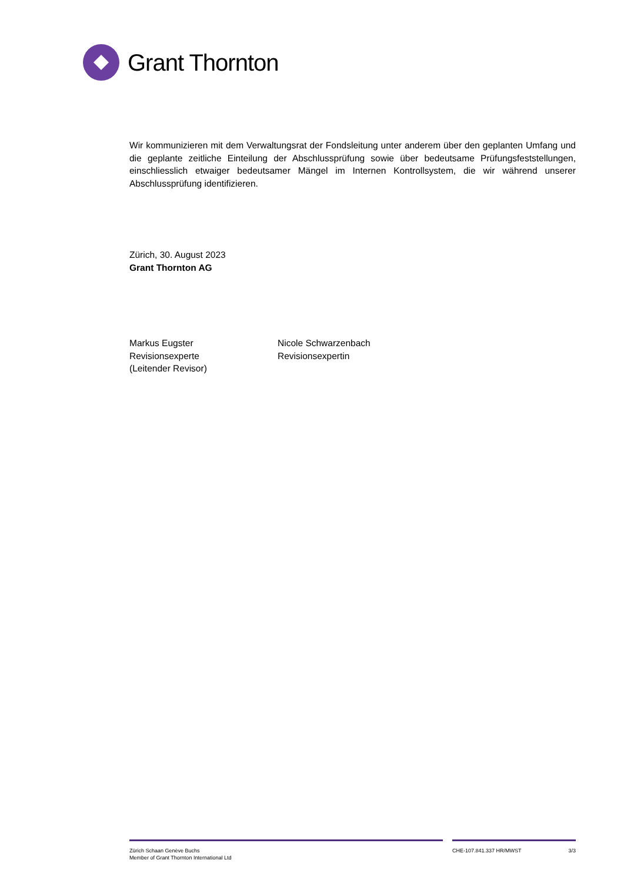Grant Thornton
Wir kommunizieren mit dem Verwaltungsrat der Fondsleitung unter anderem über den geplanten Umfang und die geplante zeitliche Einteilung der Abschlussprüfung sowie über bedeutsame Prüfungsfeststellungen, einschliesslich etwaiger bedeutsamer Mängel im Internen Kontrollsystem, die wir während unserer Abschlussprüfung identifizieren.
Zürich, 30. August 2023
Grant Thornton AG
Markus Eugster
Revisionsexperte
(Leitender Revisor)
Nicole Schwarzenbach
Revisionsexpertin
Zürich Schaan Genève Buchs
Member of Grant Thornton International Ltd
CHE-107.841.337 HR/MWST 3/3